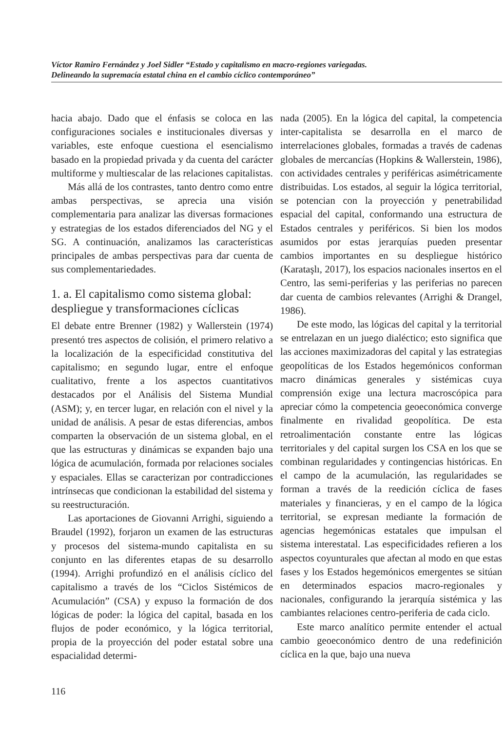Víctor Ramiro Fernández y Joel Sidler “Estado y capitalismo en macro-regiones variegadas.
Delineando la supremacía estatal china en el cambio cíclico contemporáneo”
hacia abajo. Dado que el énfasis se coloca en las configuraciones sociales e institucionales diversas y variables, este enfoque cuestiona el esencialismo basado en la propiedad privada y da cuenta del carácter multiforme y multiescalar de las relaciones capitalistas.
Más allá de los contrastes, tanto dentro como entre ambas perspectivas, se aprecia una visión complementaria para analizar las diversas formaciones y estrategias de los estados diferenciados del NG y el SG. A continuación, analizamos las características principales de ambas perspectivas para dar cuenta de sus complementariedades.
1. a. El capitalismo como sistema global: despliegue y transformaciones cíclicas
El debate entre Brenner (1982) y Wallerstein (1974) presentó tres aspectos de colisión, el primero relativo a la localización de la especificidad constitutiva del capitalismo; en segundo lugar, entre el enfoque cualitativo, frente a los aspectos cuantitativos destacados por el Análisis del Sistema Mundial (ASM); y, en tercer lugar, en relación con el nivel y la unidad de análisis. A pesar de estas diferencias, ambos comparten la observación de un sistema global, en el que las estructuras y dinámicas se expanden bajo una lógica de acumulación, formada por relaciones sociales y espaciales. Ellas se caracterizan por contradicciones intrínsecas que condicionan la estabilidad del sistema y su reestructuración.
Las aportaciones de Giovanni Arrighi, siguiendo a Braudel (1992), forjaron un examen de las estructuras y procesos del sistema-mundo capitalista en su conjunto en las diferentes etapas de su desarrollo (1994). Arrighi profundizó en el análisis cíclico del capitalismo a través de los “Ciclos Sistémicos de Acumulación” (CSA) y expuso la formación de dos lógicas de poder: la lógica del capital, basada en los flujos de poder económico, y la lógica territorial, propia de la proyección del poder estatal sobre una espacialidad determi-
nada (2005). En la lógica del capital, la competencia inter-capitalista se desarrolla en el marco de interrelaciones globales, formadas a través de cadenas globales de mercancías (Hopkins & Wallerstein, 1986), con actividades centrales y periféricas asimétricamente distribuidas. Los estados, al seguir la lógica territorial, se potencian con la proyección y penetrabilidad espacial del capital, conformando una estructura de Estados centrales y periféricos. Si bien los modos asumidos por estas jerarquías pueden presentar cambios importantes en su despliegue histórico (Karataşlı, 2017), los espacios nacionales insertos en el Centro, las semi-periferias y las periferias no parecen dar cuenta de cambios relevantes (Arrighi & Drangel, 1986).
De este modo, las lógicas del capital y la territorial se entrelazan en un juego dialéctico; esto significa que las acciones maximizadoras del capital y las estrategias geopolíticas de los Estados hegemónicos conforman macro dinámicas generales y sistémicas cuya comprensión exige una lectura macroscópica para apreciar cómo la competencia geoeconómica converge finalmente en rivalidad geopolítica. De esta retroalimentación constante entre las lógicas territoriales y del capital surgen los CSA en los que se combinan regularidades y contingencias históricas. En el campo de la acumulación, las regularidades se forman a través de la reedición cíclica de fases materiales y financieras, y en el campo de la lógica territorial, se expresan mediante la formación de agencias hegemónicas estatales que impulsan el sistema interestatal. Las especificidades refieren a los aspectos coyunturales que afectan al modo en que estas fases y los Estados hegemónicos emergentes se sitúan en determinados espacios macro-regionales y nacionales, configurando la jerarquía sistémica y las cambiantes relaciones centro-periferia de cada ciclo.
Este marco analítico permite entender el actual cambio geoeconómico dentro de una redefinición cíclica en la que, bajo una nueva
116